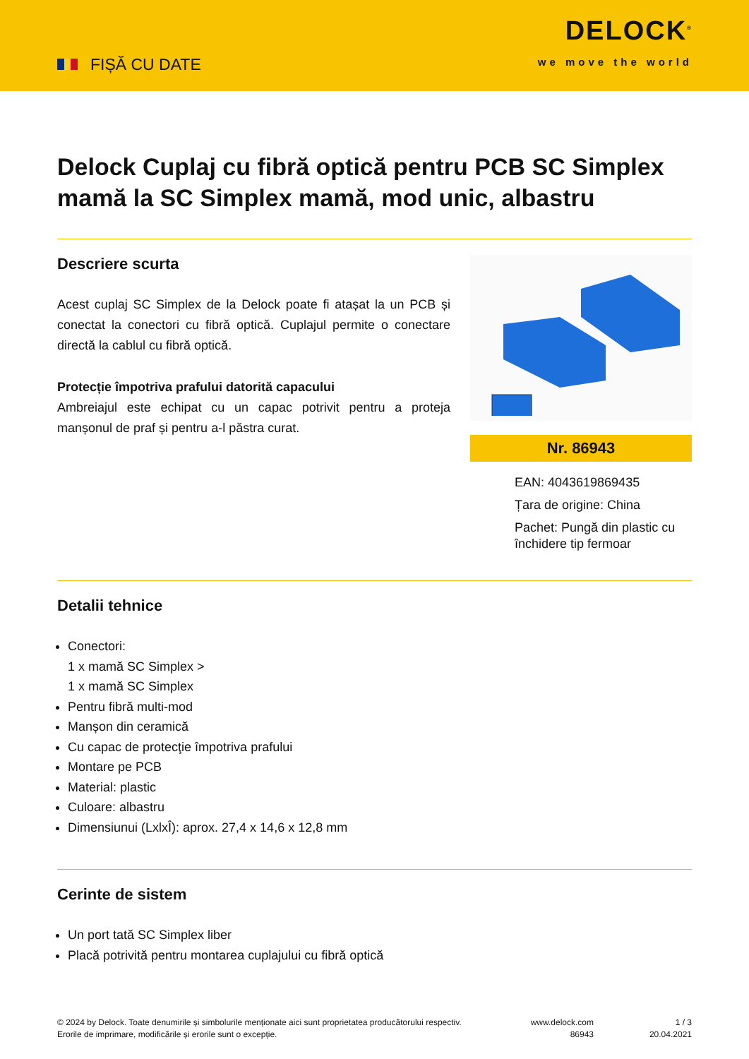FIȘĂ CU DATE
DELOCK<sup>®</sup>
we move the world
Delock Cuplaj cu fibră optică pentru PCB SC Simplex mamă la SC Simplex mamă, mod unic, albastru
Descriere scurta
Acest cuplaj SC Simplex de la Delock poate fi atașat la un PCB și conectat la conectori cu fibră optică. Cuplajul permite o conectare directă la cablul cu fibră optică.
Protecție împotriva prafului datorită capacului
Ambreiajul este echipat cu un capac potrivit pentru a proteja manșonul de praf și pentru a-l păstra curat.
Nr. 86943
EAN: 4043619869435
Țara de origine: China
Pachet: Pungă din plastic cu închidere tip fermoar
Detalii tehnice
Conectori:
1 x mamă SC Simplex >
1 x mamă SC Simplex
Pentru fibră multi-mod
Manșon din ceramică
Cu capac de protecţie împotriva prafului
Montare pe PCB
Material: plastic
Culoare: albastru
Dimensiunui (LxlxÎ): aprox. 27,4 x 14,6 x 12,8 mm
Cerinte de sistem
Un port tată SC Simplex liber
Placă potrivită pentru montarea cuplajului cu fibră optică
© 2024 by Delock. Toate denumirile și simbolurile menționate aici sunt proprietatea producătorului respectiv. Erorile de imprimare, modificările și erorile sunt o excepție.
www.delock.com
86943
1 / 3
20.04.2021